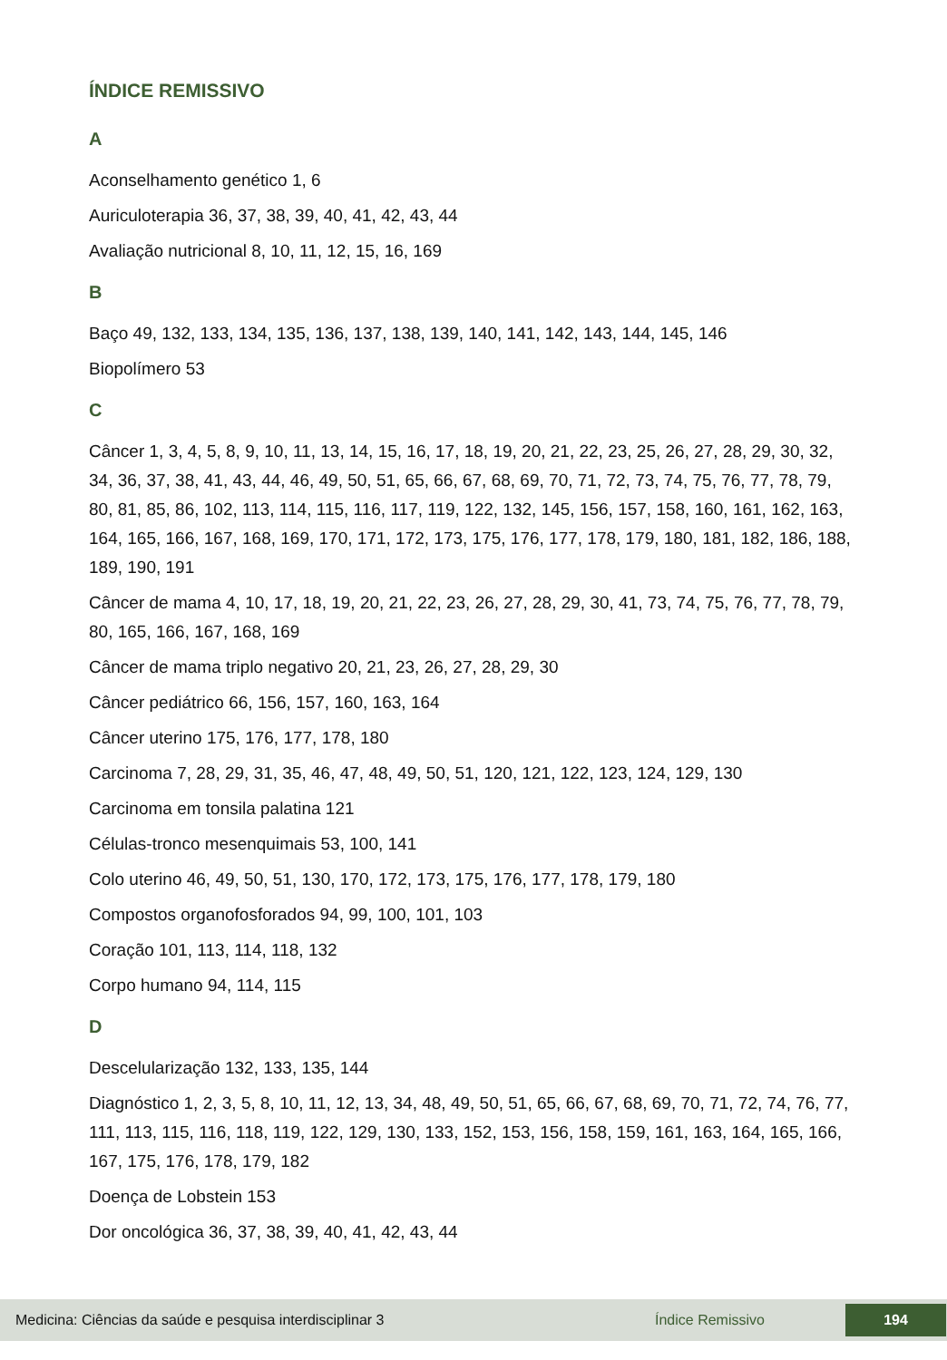ÍNDICE REMISSIVO
A
Aconselhamento genético 1, 6
Auriculoterapia 36, 37, 38, 39, 40, 41, 42, 43, 44
Avaliação nutricional 8, 10, 11, 12, 15, 16, 169
B
Baço 49, 132, 133, 134, 135, 136, 137, 138, 139, 140, 141, 142, 143, 144, 145, 146
Biopolímero 53
C
Câncer 1, 3, 4, 5, 8, 9, 10, 11, 13, 14, 15, 16, 17, 18, 19, 20, 21, 22, 23, 25, 26, 27, 28, 29, 30, 32, 34, 36, 37, 38, 41, 43, 44, 46, 49, 50, 51, 65, 66, 67, 68, 69, 70, 71, 72, 73, 74, 75, 76, 77, 78, 79, 80, 81, 85, 86, 102, 113, 114, 115, 116, 117, 119, 122, 132, 145, 156, 157, 158, 160, 161, 162, 163, 164, 165, 166, 167, 168, 169, 170, 171, 172, 173, 175, 176, 177, 178, 179, 180, 181, 182, 186, 188, 189, 190, 191
Câncer de mama 4, 10, 17, 18, 19, 20, 21, 22, 23, 26, 27, 28, 29, 30, 41, 73, 74, 75, 76, 77, 78, 79, 80, 165, 166, 167, 168, 169
Câncer de mama triplo negativo 20, 21, 23, 26, 27, 28, 29, 30
Câncer pediátrico 66, 156, 157, 160, 163, 164
Câncer uterino 175, 176, 177, 178, 180
Carcinoma 7, 28, 29, 31, 35, 46, 47, 48, 49, 50, 51, 120, 121, 122, 123, 124, 129, 130
Carcinoma em tonsila palatina 121
Células-tronco mesenquimais 53, 100, 141
Colo uterino 46, 49, 50, 51, 130, 170, 172, 173, 175, 176, 177, 178, 179, 180
Compostos organofosforados 94, 99, 100, 101, 103
Coração 101, 113, 114, 118, 132
Corpo humano 94, 114, 115
D
Descelularização 132, 133, 135, 144
Diagnóstico 1, 2, 3, 5, 8, 10, 11, 12, 13, 34, 48, 49, 50, 51, 65, 66, 67, 68, 69, 70, 71, 72, 74, 76, 77, 111, 113, 115, 116, 118, 119, 122, 129, 130, 133, 152, 153, 156, 158, 159, 161, 163, 164, 165, 166, 167, 175, 176, 178, 179, 182
Doença de Lobstein 153
Dor oncológica 36, 37, 38, 39, 40, 41, 42, 43, 44
Medicina: Ciências da saúde e pesquisa interdisciplinar 3 Índice Remissivo 194